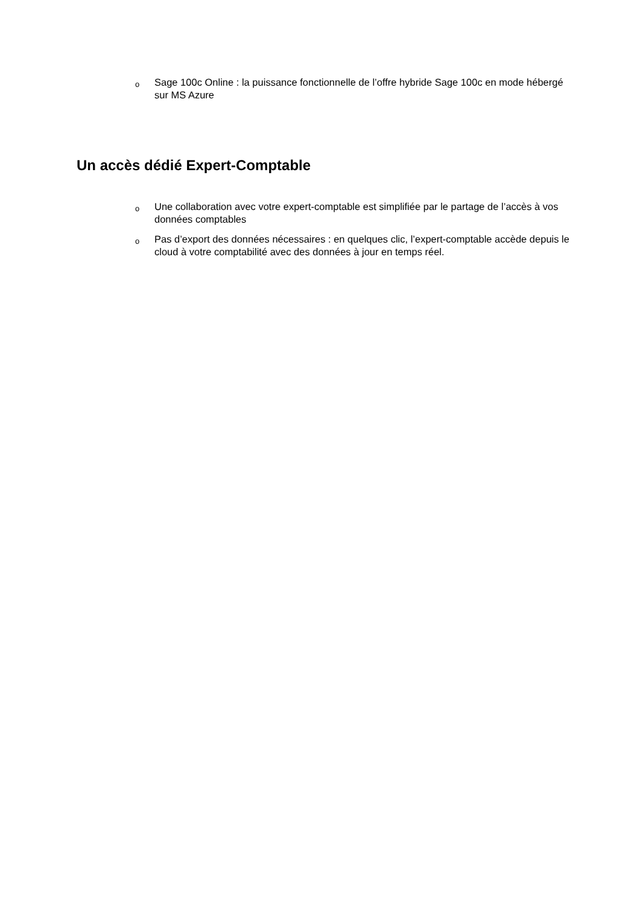o Sage 100c Online : la puissance fonctionnelle de l’offre hybride Sage 100c en mode hébergé sur MS Azure
Un accès dédié Expert-Comptable
o Une collaboration avec votre expert-comptable est simplifiée par le partage de l’accès à vos données comptables
o Pas d’export des données nécessaires : en quelques clic, l’expert-comptable accède depuis le cloud à votre comptabilité avec des données à jour en temps réel.